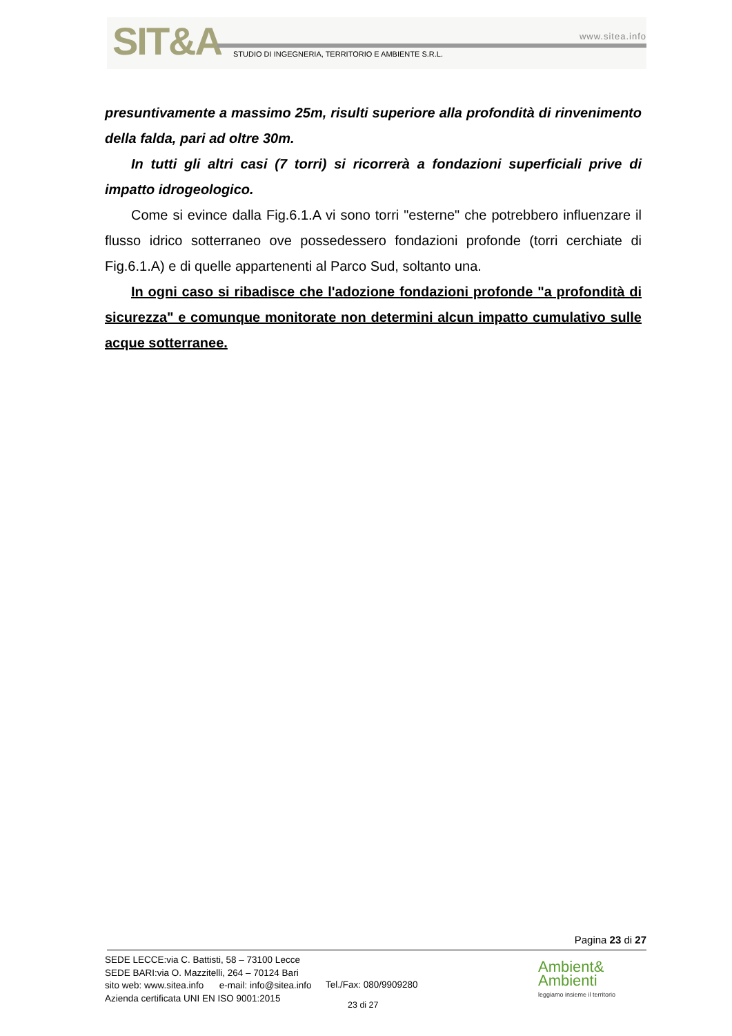SIT&A www.sitea.info
STUDIO DI INGEGNERIA, TERRITORIO E AMBIENTE S.R.L.
presuntivamente a massimo 25m, risulti superiore alla profondità di rinvenimento della falda, pari ad oltre 30m.
In tutti gli altri casi (7 torri) si ricorrerà a fondazioni superficiali prive di impatto idrogeologico.
Come si evince dalla Fig.6.1.A vi sono torri "esterne" che potrebbero influenzare il flusso idrico sotterraneo ove possedessero fondazioni profonde (torri cerchiate di Fig.6.1.A) e di quelle appartenenti al Parco Sud, soltanto una.
In ogni caso si ribadisce che l'adozione fondazioni profonde "a profondità di sicurezza" e comunque monitorate non determini alcun impatto cumulativo sulle acque sotterranee.
Pagina 23 di 27
SEDE LECCE:via C. Battisti, 58 – 73100 Lecce
SEDE BARI:via O. Mazzitelli, 264 – 70124 Bari
sito web: www.sitea.info e-mail: info@sitea.info
Azienda certificata UNI EN ISO 9001:2015
Tel./Fax: 080/9909280
23 di 27
Ambient&
Ambienti
leggiamo insieme il territorio